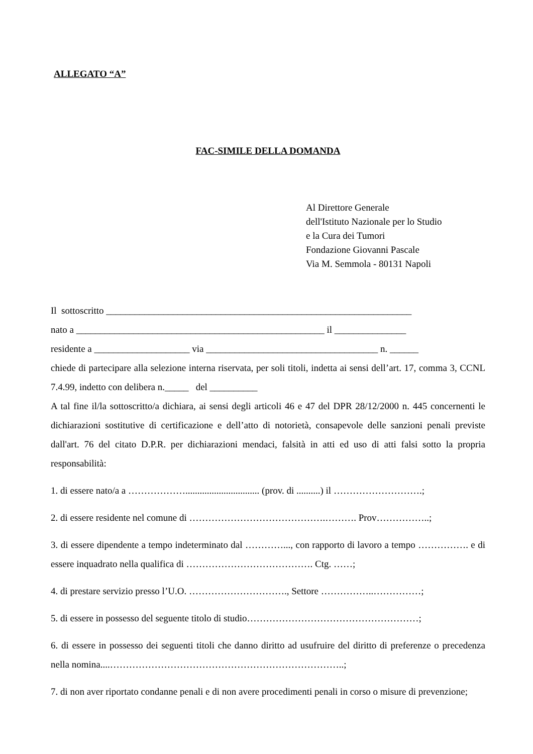ALLEGATO “A”
FAC-SIMILE DELLA DOMANDA
Al Direttore Generale
dell'Istituto Nazionale per lo Studio
e la Cura dei Tumori
Fondazione Giovanni Pascale
Via M. Semmola - 80131 Napoli
Il sottoscritto ________________________________________________________________
nato a ____________________________________________________ il _______________
residente a ____________________ via ____________________________________ n. ______
chiede di partecipare alla selezione interna riservata, per soli titoli, indetta ai sensi dell’art. 17, comma 3, CCNL 7.4.99, indetto con delibera n._____ del __________
A tal fine il/la sottoscritto/a dichiara, ai sensi degli articoli 46 e 47 del DPR 28/12/2000 n. 445 concernenti le dichiarazioni sostitutive di certificazione e dell’atto di notorietà, consapevole delle sanzioni penali previste dall'art. 76 del citato D.P.R. per dichiarazioni mendaci, falsità in atti ed uso di atti falsi sotto la propria responsabilità:
1. di essere nato/a a ………………............................... (prov. di ..........) il ……………………….;
2. di essere residente nel comune di …………………………………….………. Prov……………..;
3. di essere dipendente a tempo indeterminato dal …………..., con rapporto di lavoro a tempo ……………. e di essere inquadrato nella qualifica di …………………………………. Ctg. ……;
4. di prestare servizio presso l’U.O. …………………………., Settore ……………..……………;
5. di essere in possesso del seguente titolo di studio………………………………………………;
6. di essere in possesso dei seguenti titoli che danno diritto ad usufruire del diritto di preferenze o precedenza nella nomina....………………………………………………………………..;
7. di non aver riportato condanne penali e di non avere procedimenti penali in corso o misure di prevenzione;